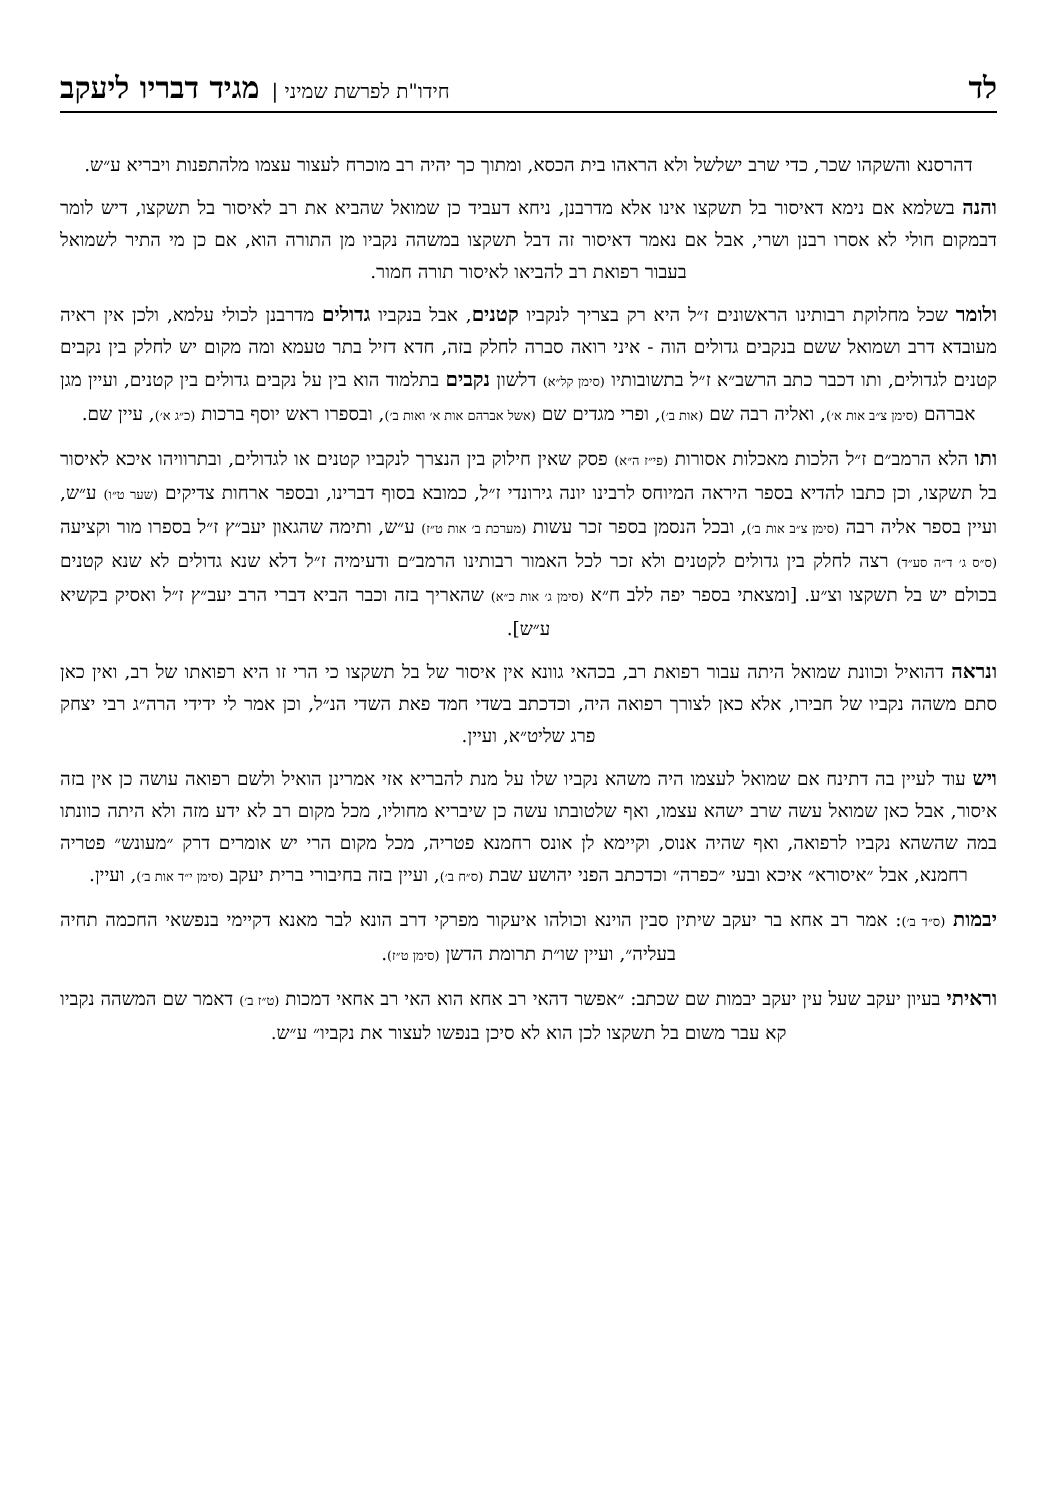לד חידו"ת לפרשת שמיני |מגיד דבריו ליעקב
דהרסנא והשקהו שכר, כדי שרב ישלשל ולא הראהו בית הכסא, ומתוך כך יהיה רב מוכרח לעצור עצמו מלהתפנות ויבריא ע״ש.
והנה בשלמא אם נימא דאיסור בל תשקצו אינו אלא מדרבנן, ניחא דעביד כן שמואל שהביא את רב לאיסור בל תשקצו, דיש לומר דבמקום חולי לא אסרו רבנן ושרי, אבל אם נאמר דאיסור זה דבל תשקצו במשהה נקביו מן התורה הוא, אם כן מי התיר לשמואל בעבור רפואת רב להביאו לאיסור תורה חמור.
ולומר שכל מחלוקת רבותינו הראשונים ז״ל היא רק בצריך לנקביו קטנים, אבל בנקביו גדולים מדרבנן לכולי עלמא, ולכן אין ראיה מעובדא דרב ושמואל ששם בנקבים גדולים הוה - איני רואה סברה לחלק בזה, חדא דזיל בתר טעמא ומה מקום יש לחלק בין נקבים קטנים לגדולים, ותו דכבר כתב הרשב״א ז״ל בתשובותיו (סימן קל״א) דלשון נקבים בתלמוד הוא בין על נקבים גדולים בין קטנים, ועיין מגן אברהם (סימן צ״ב אות א׳), ואליה רבה שם (אות ב׳), ופרי מגדים שם (אשל אברהם אות א׳ ואות ב׳), ובספרו ראש יוסף ברכות (כ״ג א׳), עיין שם.
ותו הלא הרמב״ם ז״ל הלכות מאכלות אסורות (פי״ז ה״א) פסק שאין חילוק בין הנצרך לנקביו קטנים או לגדולים, ובתרוויהו איכא לאיסור בל תשקצו, וכן כתבו להדיא בספר היראה המיוחס לרבינו יונה גירונדי ז״ל, כמובא בסוף דברינו, ובספר ארחות צדיקים (שער ט״ו) ע״ש, ועיין בספר אליה רבה (סימן צ״ב אות ב׳), ובכל הנסמן בספר זכר עשות (מערכת ב׳ אות ט״ז) ע״ש, ותימה שהגאון יעב״ץ ז״ל בספרו מור וקציעה (ס״ס ג׳ ד״ה סע״ד) רצה לחלק בין גדולים לקטנים ולא זכר לכל האמור רבותינו הרמב״ם ודעימיה ז״ל דלא שנא גדולים לא שנא קטנים בכולם יש בל תשקצו וצ״ע. [ומצאתי בספר יפה ללב ח״א (סימן ג׳ אות כ״א) שהאריך בזה וכבר הביא דברי הרב יעב״ץ ז״ל ואסיק בקשיא ע״ש].
ונראה דהואיל וכוונת שמואל היתה עבור רפואת רב, בכהאי גוונא אין איסור של בל תשקצו כי הרי זו היא רפואתו של רב, ואין כאן סתם משהה נקביו של חבירו, אלא כאן לצורך רפואה היה, וכדכתב בשדי חמד פאת השדי הנ״ל, וכן אמר לי ידידי הרה״ג רבי יצחק פרג שליט״א, ועיין.
ויש עוד לעיין בה דתינח אם שמואל לעצמו היה משהא נקביו שלו על מנת להבריא אזי אמרינן הואיל ולשם רפואה עושה כן אין בזה איסור, אבל כאן שמואל עשה שרב ישהא עצמו, ואף שלטובתו עשה כן שיבריא מחוליו, מכל מקום רב לא ידע מזה ולא היתה כוונתו במה שהשהא נקביו לרפואה, ואף שהיה אנוס, וקיימא לן אונס רחמנא פטריה, מכל מקום הרי יש אומרים דרק ״מעונש״ פטריה רחמנא, אבל ״איסורא״ איכא ובעי ״כפרה״ וכדכתב הפני יהושע שבת (ס״ח ב׳), ועיין בזה בחיבורי ברית יעקב (סימן י״ד אות ב׳), ועיין.
יבמות (ס״ד ב׳): אמר רב אחא בר יעקב שיתין סבין הוינא וכולהו איעקור מפרקי דרב הונא לבר מאנא דקיימי בנפשאי החכמה תחיה בעליה״, ועיין שו״ת תרומת הדשן (סימן ט״ז).
וראיתי בעיון יעקב שעל עין יעקב יבמות שם שכתב: ״אפשר דהאי רב אחא הוא האי רב אחאי דמכות (ט״ז ב׳) דאמר שם המשהה נקביו קא עבר משום בל תשקצו לכן הוא לא סיכן בנפשו לעצור את נקביו״ ע״ש.